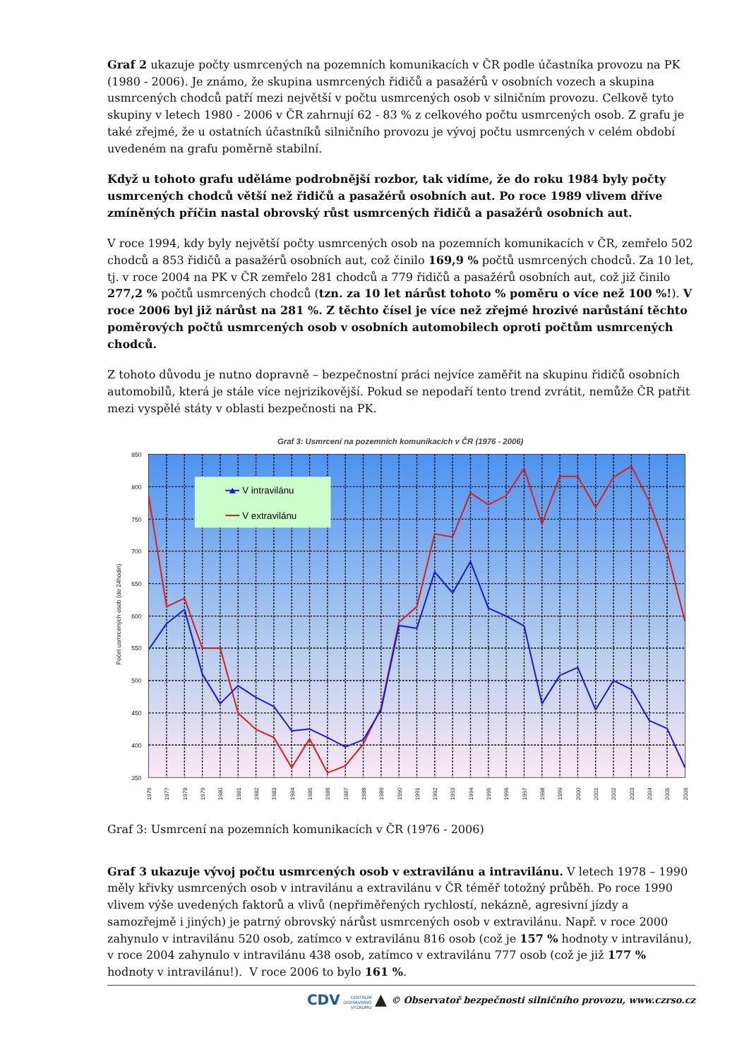Graf 2 ukazuje počty usmrcených na pozemních komunikacích v ČR podle účastníka provozu na PK (1980 - 2006). Je známo, že skupina usmrcených řidičů a pasažérů v osobních vozech a skupina usmrcených chodců patří mezi největší v počtu usmrcených osob v silničním provozu. Celkově tyto skupiny v letech 1980 - 2006 v ČR zahrnují 62 - 83 % z celkového počtu usmrcených osob. Z grafu je také zřejmé, že u ostatních účastníků silničního provozu je vývoj počtu usmrcených v celém období uvedeném na grafu poměrně stabilní.
Když u tohoto grafu uděláme podrobnější rozbor, tak vidíme, že do roku 1984 byly počty usmrcených chodců větší než řidičů a pasažérů osobních aut. Po roce 1989 vlivem dříve zmíněných příčin nastal obrovský růst usmrcených řidičů a pasažérů osobních aut.
V roce 1994, kdy byly největší počty usmrcených osob na pozemních komunikacích v ČR, zemřelo 502 chodců a 853 řidičů a pasažérů osobních aut, což činilo 169,9 % počtů usmrcených chodců. Za 10 let, tj. v roce 2004 na PK v ČR zemřelo 281 chodců a 779 řidičů a pasažérů osobních aut, což již činilo 277,2 % počtů usmrcených chodců (tzn. za 10 let nárůst tohoto % poměru o více než 100 %!). V roce 2006 byl již nárůst na 281 %. Z těchto čísel je více než zřejmé hrozivé narůstání těchto poměrových počtů usmrcených osob v osobních automobilech oproti počtům usmrcených chodců.
Z tohoto důvodu je nutno dopravně – bezpečnostní práci nejvíce zaměřit na skupinu řidičů osobních automobilů, která je stále více nejrizikovější. Pokud se nepodaří tento trend zvrátit, nemůže ČR patřit mezi vyspělé státy v oblasti bezpečnosti na PK.
Graf 3: Usmrcení na pozemních komunikacích v ČR (1976 - 2006)
850
800
750
700
650
600
550
500
450
400
350
Počet usmrcených osob (do 24hodin)
1976
1977
1978
1979
1980
1981
1982
1983
1984
1985
1986
1987
1988
1989
1990
1991
1992
1993
1994
1995
1996
1997
1998
1999
2000
2001
2002
2003
2004
2005
2006
V intravilánu
V extravilánu
Graf 3: Usmrcení na pozemních komunikacích v ČR (1976 - 2006)
Graf 3 ukazuje vývoj počtu usmrcených osob v extravilánu a intravilánu. V letech 1978 – 1990 měly křivky usmrcených osob v intravilánu a extravilánu v ČR téměř totožný průběh. Po roce 1990 vlivem výše uvedených faktorů a vlivů (nepřiměřených rychlostí, nekázně, agresivní jízdy a samozřejmě i jiných) je patrný obrovský nárůst usmrcených osob v extravilánu. Např. v roce 2000 zahynulo v intravilánu 520 osob, zatímco v extravilánu 816 osob (což je 157 % hodnoty v intravilánu), v roce 2004 zahynulo v intravilánu 438 osob, zatímco v extravilánu 777 osob (což je již 177 % hodnoty v intravilánu!). V roce 2006 to bylo 161 %.
CDV CENTRUM
DOPRAVNÍHO
VÝZKUMU ▲ © Observatoř bezpečnosti silničního provozu, www.czrso.cz